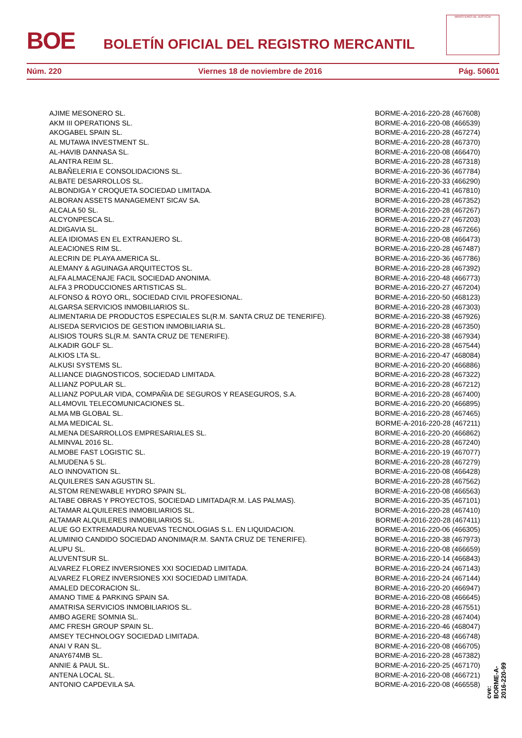BOE
BOLETÍN OFICIAL DEL REGISTRO MERCANTIL
MINISTERIO DE JUSTICIA
Núm. 220 Viernes 18 de noviembre de 2016 Pág. 50601
| AJIME MESONERO SL. | BORME-A-2016-220-28 (467608) |
| AKM III OPERATIONS SL. | BORME-A-2016-220-08 (466539) |
| AKOGABEL SPAIN SL. | BORME-A-2016-220-28 (467274) |
| AL MUTAWA INVESTMENT SL. | BORME-A-2016-220-28 (467370) |
| AL-HAVIB DANNASA SL. | BORME-A-2016-220-08 (466470) |
| ALANTRA REIM SL. | BORME-A-2016-220-28 (467318) |
| ALBAÑELERIA E CONSOLIDACIONS SL. | BORME-A-2016-220-36 (467784) |
| ALBATE DESARROLLOS SL. | BORME-A-2016-220-33 (466290) |
| ALBONDIGA Y CROQUETA SOCIEDAD LIMITADA. | BORME-A-2016-220-41 (467810) |
| ALBORAN ASSETS MANAGEMENT SICAV SA. | BORME-A-2016-220-28 (467352) |
| ALCALA 50 SL. | BORME-A-2016-220-28 (467267) |
| ALCYONPESCA SL. | BORME-A-2016-220-27 (467203) |
| ALDIGAVIA SL. | BORME-A-2016-220-28 (467266) |
| ALEA IDIOMAS EN EL EXTRANJERO SL. | BORME-A-2016-220-08 (466473) |
| ALEACIONES RIM SL. | BORME-A-2016-220-28 (467487) |
| ALECRIN DE PLAYA AMERICA SL. | BORME-A-2016-220-36 (467786) |
| ALEMANY & AGUINAGA ARQUITECTOS SL. | BORME-A-2016-220-28 (467392) |
| ALFA ALMACENAJE FACIL SOCIEDAD ANONIMA. | BORME-A-2016-220-48 (466773) |
| ALFA 3 PRODUCCIONES ARTISTICAS SL. | BORME-A-2016-220-27 (467204) |
| ALFONSO & ROYO ORL, SOCIEDAD CIVIL PROFESIONAL. | BORME-A-2016-220-50 (468123) |
| ALGARSA SERVICIOS INMOBILIARIOS SL. | BORME-A-2016-220-28 (467303) |
| ALIMENTARIA DE PRODUCTOS ESPECIALES SL(R.M. SANTA CRUZ DE TENERIFE). | BORME-A-2016-220-38 (467926) |
| ALISEDA SERVICIOS DE GESTION INMOBILIARIA SL. | BORME-A-2016-220-28 (467350) |
| ALISIOS TOURS SL(R.M. SANTA CRUZ DE TENERIFE). | BORME-A-2016-220-38 (467934) |
| ALKADIR GOLF SL. | BORME-A-2016-220-28 (467544) |
| ALKIOS LTA SL. | BORME-A-2016-220-47 (468084) |
| ALKUSI SYSTEMS SL. | BORME-A-2016-220-20 (466886) |
| ALLIANCE DIAGNOSTICOS, SOCIEDAD LIMITADA. | BORME-A-2016-220-28 (467322) |
| ALLIANZ POPULAR SL. | BORME-A-2016-220-28 (467212) |
| ALLIANZ POPULAR VIDA, COMPAÑIA DE SEGUROS Y REASEGUROS, S.A. | BORME-A-2016-220-28 (467400) |
| ALL4MOVIL TELECOMUNICACIONES SL. | BORME-A-2016-220-20 (466895) |
| ALMA MB GLOBAL SL. | BORME-A-2016-220-28 (467465) |
| ALMA MEDICAL SL. | BORME-A-2016-220-28 (467211) |
| ALMENA DESARROLLOS EMPRESARIALES SL. | BORME-A-2016-220-20 (466862) |
| ALMINVAL 2016 SL. | BORME-A-2016-220-28 (467240) |
| ALMOBE FAST LOGISTIC SL. | BORME-A-2016-220-19 (467077) |
| ALMUDENA 5 SL. | BORME-A-2016-220-28 (467279) |
| ALO INNOVATION SL. | BORME-A-2016-220-08 (466428) |
| ALQUILERES SAN AGUSTIN SL. | BORME-A-2016-220-28 (467562) |
| ALSTOM RENEWABLE HYDRO SPAIN SL. | BORME-A-2016-220-08 (466563) |
| ALTABE OBRAS Y PROYECTOS, SOCIEDAD LIMITADA(R.M. LAS PALMAS). | BORME-A-2016-220-35 (467101) |
| ALTAMAR ALQUILERES INMOBILIARIOS SL. | BORME-A-2016-220-28 (467410) |
| ALTAMAR ALQUILERES INMOBILIARIOS SL. | BORME-A-2016-220-28 (467411) |
| ALUE GO EXTREMADURA NUEVAS TECNOLOGIAS S.L. EN LIQUIDACION. | BORME-A-2016-220-06 (466305) |
| ALUMINIO CANDIDO SOCIEDAD ANONIMA(R.M. SANTA CRUZ DE TENERIFE). | BORME-A-2016-220-38 (467973) |
| ALUPU SL. | BORME-A-2016-220-08 (466659) |
| ALUVENTSUR SL. | BORME-A-2016-220-14 (466843) |
| ALVAREZ FLOREZ INVERSIONES XXI SOCIEDAD LIMITADA. | BORME-A-2016-220-24 (467143) |
| ALVAREZ FLOREZ INVERSIONES XXI SOCIEDAD LIMITADA. | BORME-A-2016-220-24 (467144) |
| AMALED DECORACION SL. | BORME-A-2016-220-20 (466947) |
| AMANO TIME & PARKING SPAIN SA. | BORME-A-2016-220-08 (466645) |
| AMATRISA SERVICIOS INMOBILIARIOS SL. | BORME-A-2016-220-28 (467551) |
| AMBO AGERE SOMNIA SL. | BORME-A-2016-220-28 (467404) |
| AMC FRESH GROUP SPAIN SL. | BORME-A-2016-220-46 (468047) |
| AMSEY TECHNOLOGY SOCIEDAD LIMITADA. | BORME-A-2016-220-48 (466748) |
| ANAI V RAN SL. | BORME-A-2016-220-08 (466705) |
| ANAY674MB SL. | BORME-A-2016-220-28 (467382) |
| ANNIE & PAUL SL. | BORME-A-2016-220-25 (467170) |
| ANTENA LOCAL SL. | BORME-A-2016-220-08 (466721) |
| ANTONIO CAPDEVILA SA. | BORME-A-2016-220-08 (466558) |
cve: BORME-A-2016-220-99